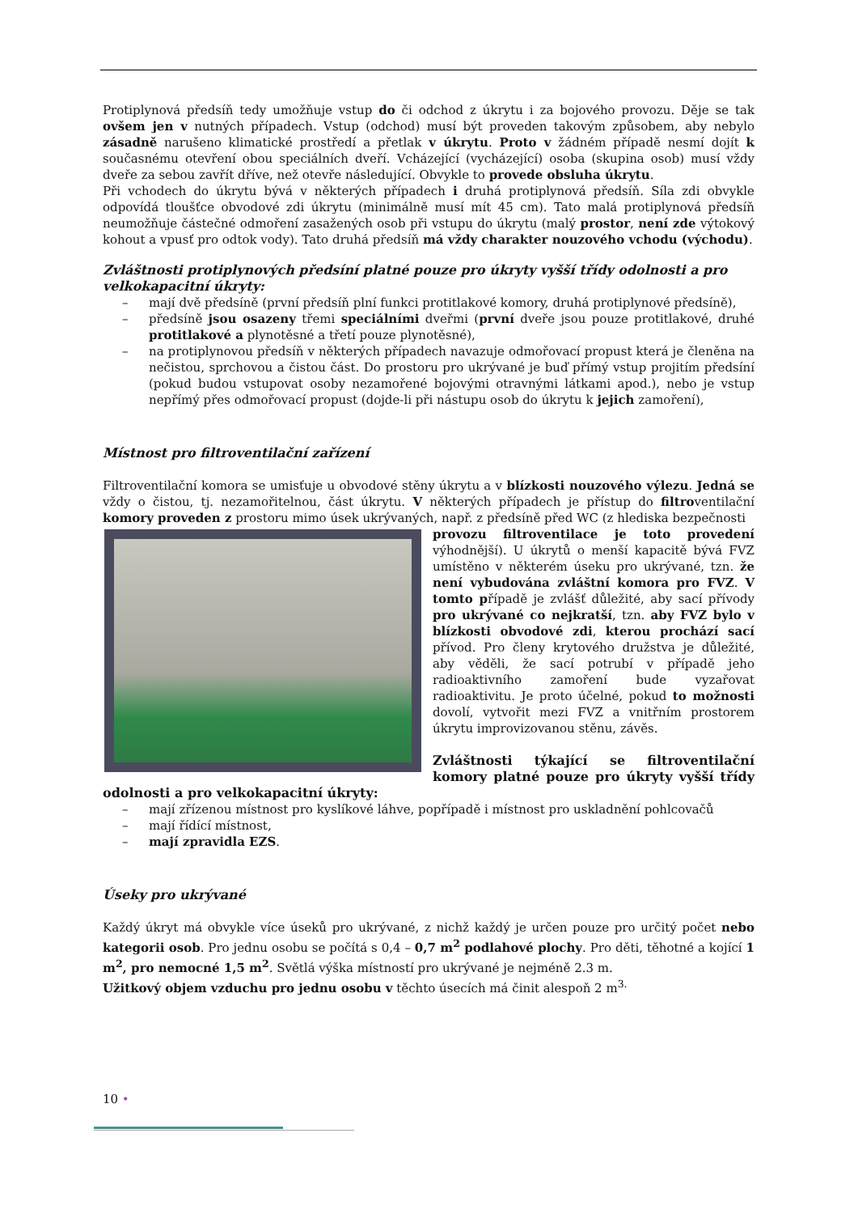Protiplynová předsíň tedy umožňuje vstup do či odchod z úkrytu i za bojového provozu. Děje se tak ovšem jen v nutných případech. Vstup (odchod) musí být proveden takovým způsobem, aby nebylo zásadně narušeno klimatické prostředí a přetlak v úkrytu. Proto v žádném případě nesmí dojít k současnému otevření obou speciálních dveří. Vcházející (vycházející) osoba (skupina osob) musí vždy dveře za sebou zavřít dříve, než otevře následující. Obvykle to provede obsluha úkrytu.
Při vchodech do úkrytu bývá v některých případech i druhá protiplynová předsíň. Síla zdi obvykle odpovídá tloušťce obvodové zdi úkrytu (minimálně musí mít 45 cm). Tato malá protiplynová předsíň neumožňuje částečné odmoření zasažených osob při vstupu do úkrytu (malý prostor, není zde výtokový kohout a vpusť pro odtok vody). Tato druhá předsíň má vždy charakter nouzového vchodu (východu).
Zvláštnosti protiplynových předsíní platné pouze pro úkryty vyšší třídy odolnosti a pro velkokapacitní úkryty:
– mají dvě předsíně (první předsíň plní funkci protitlakové komory, druhá protiplynové předsíně),
– předsíně jsou osazeny třemi speciálními dveřmi (první dveře jsou pouze protitlakové, druhé protitlakové a plynotěsné a třetí pouze plynotěsné),
– na protiplynovou předsíň v některých případech navazuje odmořovací propust která je členěna na nečistou, sprchovou a čistou část. Do prostoru pro ukrývané je buď přímý vstup projitím předsíní (pokud budou vstupovat osoby nezamořené bojovými otravnými látkami apod.), nebo je vstup nepřímý přes odmořovací propust (dojde-li při nástupu osob do úkrytu k jejich zamoření),
Místnost pro filtroventilační zařízení
Filtroventilační komora se umisťuje u obvodové stěny úkrytu a v blízkosti nouzového výlezu. Jedná se vždy o čistou, tj. nezamořitelnou, část úkrytu. V některých případech je přístup do filtroventilační komory proveden z prostoru mimo úsek ukrývaných, např. z předsíně před WC (z hlediska bezpečnosti
provozu filtroventilace je toto provedení výhodnější). U úkrytů o menší kapacitě bývá FVZ umístěno v některém úseku pro ukrývané, tzn. že není vybudována zvláštní komora pro FVZ. V tomto případě je zvlášť důležité, aby sací přívody pro ukrývané co nejkratší, tzn. aby FVZ bylo v blízkosti obvodové zdi, kterou prochází sací přívod. Pro členy krytového družstva je důležité, aby věděli, že sací potrubí v případě jeho radioaktivního zamoření bude vyzařovat radioaktivitu. Je proto účelné, pokud to možnosti dovolí, vytvořit mezi FVZ a vnitřním prostorem úkrytu improvizovanou stěnu, závěs.
Zvláštnosti týkající se filtroventilační komory platné pouze pro úkryty vyšší třídy odolnosti a pro velkokapacitní úkryty:
– mají zřízenou místnost pro kyslíkové láhve, popřípadě i místnost pro uskladnění pohlcovačů
– mají řídící místnost,
– mají zpravidla EZS.
Úseky pro ukrývané
Každý úkryt má obvykle více úseků pro ukrývané, z nichž každý je určen pouze pro určitý počet nebo kategorii osob. Pro jednu osobu se počítá s 0,4 – 0,7 m<sup>2</sup> podlahové plochy. Pro děti, těhotné a kojící 1 m<sup>2</sup>, pro nemocné 1,5 m<sup>2</sup>. Světlá výška místností pro ukrývané je nejméně 2.3 m.
Užitkový objem vzduchu pro jednu osobu v těchto úsecích má činit alespoň 2 m<sup>3.</sup>
10 •